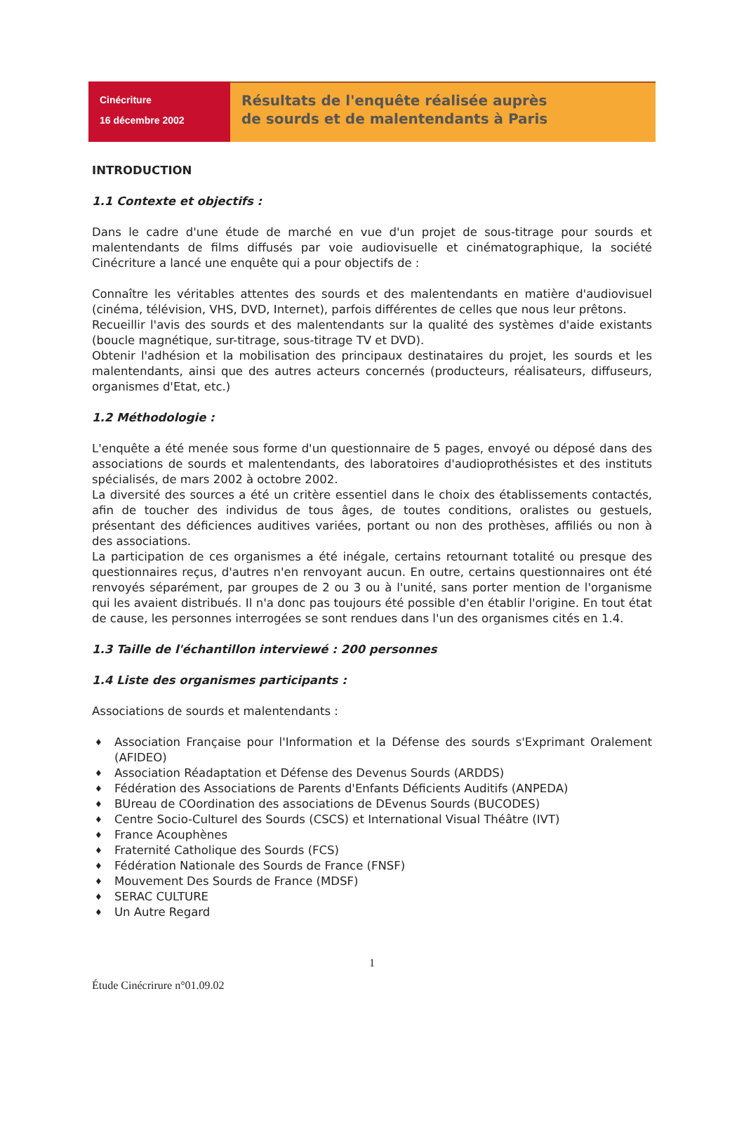Cinécriture
16 décembre 2002
Résultats de l'enquête réalisée auprès
de sourds et de malentendants à Paris
INTRODUCTION
1.1 Contexte et objectifs :
Dans le cadre d'une étude de marché en vue d'un projet de sous-titrage pour sourds et malentendants de films diffusés par voie audiovisuelle et cinématographique, la société Cinécriture a lancé une enquête qui a pour objectifs de :
Connaître les véritables attentes des sourds et des malentendants en matière d'audiovisuel (cinéma, télévision, VHS, DVD, Internet), parfois différentes de celles que nous leur prêtons.
Recueillir l'avis des sourds et des malentendants sur la qualité des systèmes d'aide existants (boucle magnétique, sur-titrage, sous-titrage TV et DVD).
Obtenir l'adhésion et la mobilisation des principaux destinataires du projet, les sourds et les malentendants, ainsi que des autres acteurs concernés (producteurs, réalisateurs, diffuseurs, organismes d'Etat, etc.)
1.2 Méthodologie :
L'enquête a été menée sous forme d'un questionnaire de 5 pages, envoyé ou déposé dans des associations de sourds et malentendants, des laboratoires d'audioprothésistes et des instituts spécialisés, de mars 2002 à octobre 2002.
La diversité des sources a été un critère essentiel dans le choix des établissements contactés, afin de toucher des individus de tous âges, de toutes conditions, oralistes ou gestuels, présentant des déficiences auditives variées, portant ou non des prothèses, affiliés ou non à des associations.
La participation de ces organismes a été inégale, certains retournant totalité ou presque des questionnaires reçus, d'autres n'en renvoyant aucun. En outre, certains questionnaires ont été renvoyés séparément, par groupes de 2 ou 3 ou à l'unité, sans porter mention de l'organisme qui les avaient distribués. Il n'a donc pas toujours été possible d'en établir l'origine. En tout état de cause, les personnes interrogées se sont rendues dans l'un des organismes cités en 1.4.
1.3 Taille de l'échantillon interviewé : 200 personnes
1.4 Liste des organismes participants :
Associations de sourds et malentendants :
♦ Association Française pour l'Information et la Défense des sourds s'Exprimant Oralement (AFIDEO)
♦ Association Réadaptation et Défense des Devenus Sourds (ARDDS)
♦ Fédération des Associations de Parents d'Enfants Déficients Auditifs (ANPEDA)
♦ BUreau de COordination des associations de DEvenus Sourds (BUCODES)
♦ Centre Socio-Culturel des Sourds (CSCS) et International Visual Théâtre (IVT)
♦ France Acouphènes
♦ Fraternité Catholique des Sourds (FCS)
♦ Fédération Nationale des Sourds de France (FNSF)
♦ Mouvement Des Sourds de France (MDSF)
♦ SERAC CULTURE
♦ Un Autre Regard
1
Étude Cinécrirure n°01.09.02